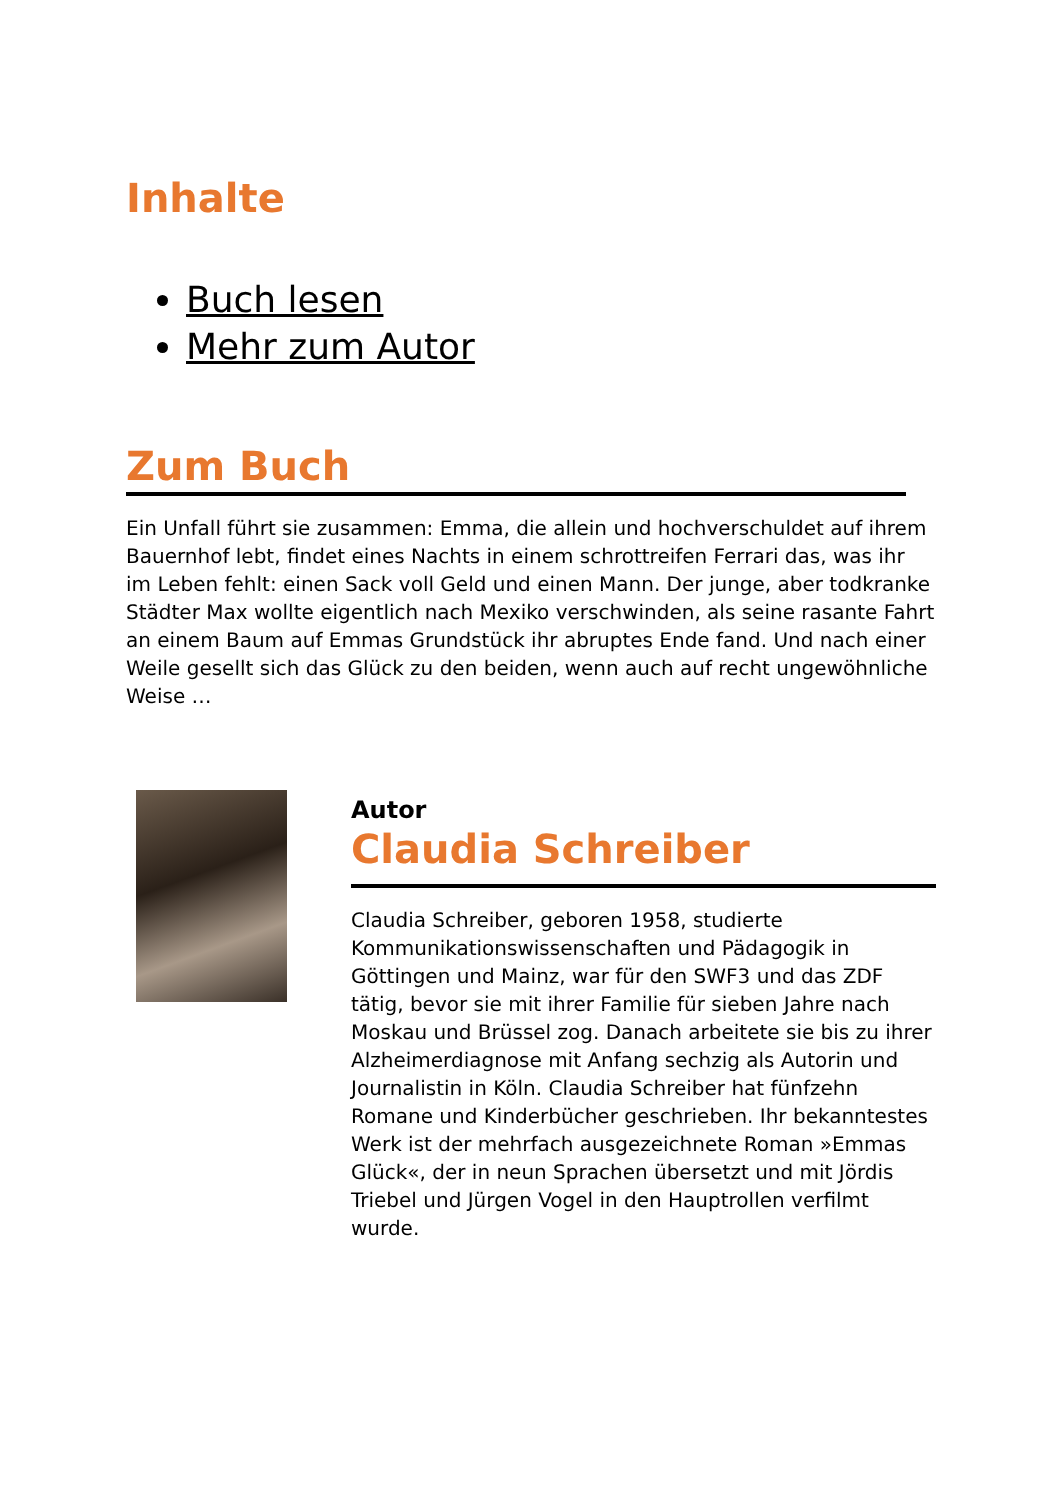Inhalte
Buch lesen
Mehr zum Autor
Zum Buch
Ein Unfall führt sie zusammen: Emma, die allein und hochverschuldet auf ihrem Bauernhof lebt, findet eines Nachts in einem schrottreifen Ferrari das, was ihr im Leben fehlt: einen Sack voll Geld und einen Mann. Der junge, aber todkranke Städter Max wollte eigentlich nach Mexiko verschwinden, als seine rasante Fahrt an einem Baum auf Emmas Grundstück ihr abruptes Ende fand. Und nach einer Weile gesellt sich das Glück zu den beiden, wenn auch auf recht ungewöhnliche Weise …
Autor
Claudia Schreiber
Claudia Schreiber, geboren 1958, studierte Kommunikationswissenschaften und Pädagogik in Göttingen und Mainz, war für den SWF3 und das ZDF tätig, bevor sie mit ihrer Familie für sieben Jahre nach Moskau und Brüssel zog. Danach arbeitete sie bis zu ihrer Alzheimerdiagnose mit Anfang sechzig als Autorin und Journalistin in Köln. Claudia Schreiber hat fünfzehn Romane und Kinderbücher geschrieben. Ihr bekanntestes Werk ist der mehrfach ausgezeichnete Roman »Emmas Glück«, der in neun Sprachen übersetzt und mit Jördis Triebel und Jürgen Vogel in den Hauptrollen verfilmt wurde.